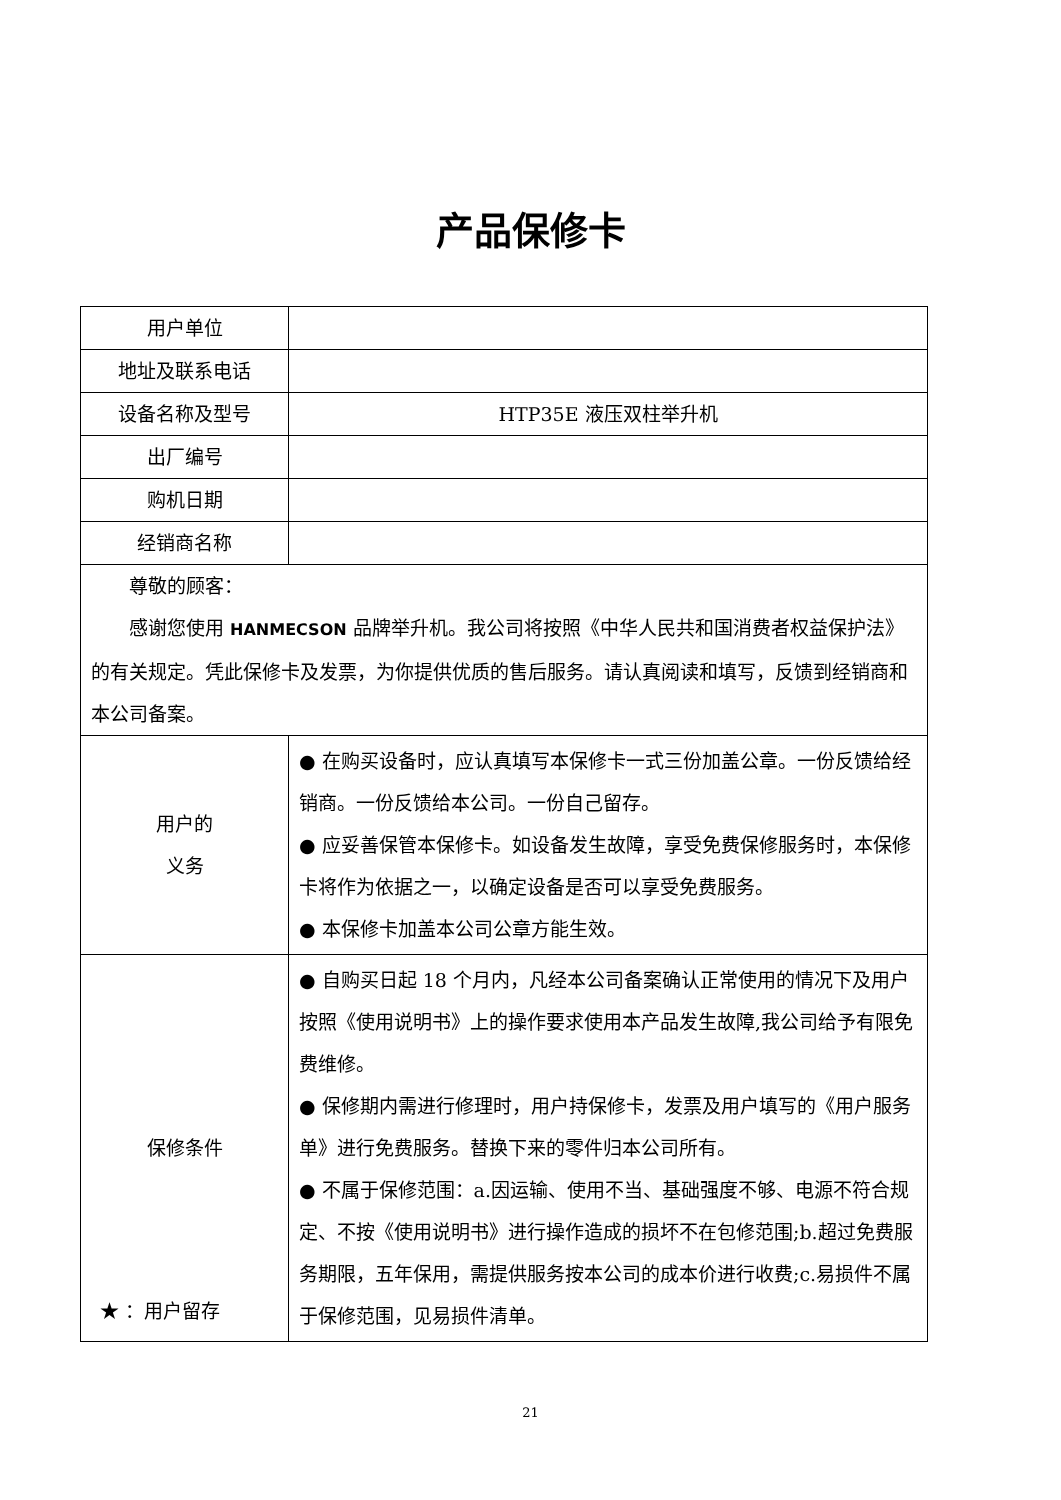产品保修卡
| 用户单位 | |
| 地址及联系电话 | |
| 设备名称及型号 | HTP35E 液压双柱举升机 |
| 出厂编号 | |
| 购机日期 | |
| 经销商名称 | |
| 尊敬的顾客： 感谢您使用 HANMECSON 品牌举升机。我公司将按照《中华人民共和国消费者权益保护法》的有关规定。凭此保修卡及发票，为你提供优质的售后服务。请认真阅读和填写，反馈到经销商和本公司备案。 | |
| 用户的 义务 | ● 在购买设备时，应认真填写本保修卡一式三份加盖公章。一份反馈给经销商。一份反馈给本公司。一份自己留存。 ● 应妥善保管本保修卡。如设备发生故障，享受免费保修服务时，本保修卡将作为依据之一，以确定设备是否可以享受免费服务。 ● 本保修卡加盖本公司公章方能生效。 |
| 保修条件 | ● 自购买日起 18 个月内，凡经本公司备案确认正常使用的情况下及用户按照《使用说明书》上的操作要求使用本产品发生故障,我公司给予有限免费维修。 ● 保修期内需进行修理时，用户持保修卡，发票及用户填写的《用户服务单》进行免费服务。替换下来的零件归本公司所有。 ● 不属于保修范围：a.因运输、使用不当、基础强度不够、电源不符合规定、不按《使用说明书》进行操作造成的损坏不在包修范围;b.超过免费服务期限，五年保用，需提供服务按本公司的成本价进行收费;c.易损件不属于保修范围，见易损件清单。 |
★ ：用户留存
21